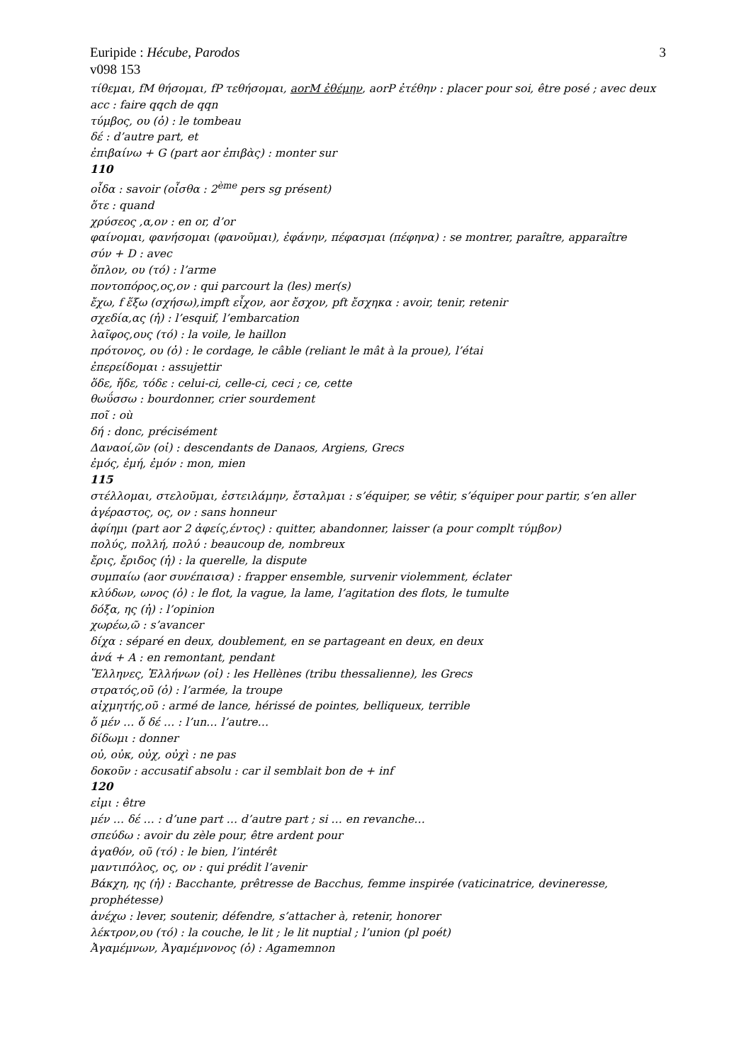Euripide : Hécube, Parodos
v098 153
3
τίθεμαι, fM θήσομαι, fP τεθήσομαι, aorM ἐθέμην, aorP ἐτέθην : placer pour soi, être posé ; avec deux acc : faire qqch de qqn
τύμβος, ου (ὁ) : le tombeau
δέ : d’autre part, et
ἐπιβαίνω + G (part aor ἐπιβὰς) : monter sur
110
οἶδα : savoir (οἶσθα : 2<sup>ème</sup> pers sg présent)
ὅτε : quand
χρύσεος ,α,ον : en or, d’or
φαίνομαι, φανήσομαι (φανοῦμαι), ἐφάνην, πέφασμαι (πέφηνα) : se montrer, paraître, apparaître
σύν + D : avec
ὅπλον, ου (τό) : l’arme
ποντοπόρος,ος,ον : qui parcourt la (les) mer(s)
ἔχω, f ἕξω (σχήσω),impft εἶχον, aor ἔσχον, pft ἔσχηκα : avoir, tenir, retenir
σχεδία,ας (ἡ) : l’esquif, l’embarcation
λαῖφος,ους (τό) : la voile, le haillon
πρότονος, ου (ὁ) : le cordage, le câble (reliant le mât à la proue), l’étai
ἐπερείδομαι : assujettir
ὅδε, ἥδε, τόδε : celui-ci, celle-ci, ceci ; ce, cette
θωΰσσω : bourdonner, crier sourdement
ποῖ : où
δή : donc, précisément
Δαναοί,ῶν (οἱ) : descendants de Danaos, Argiens, Grecs
ἐμός, ἐμή, ἐμόν : mon, mien
115
στέλλομαι, στελοῦμαι, ἐστειλάμην, ἔσταλμαι : s’équiper, se vêtir, s’équiper pour partir, s’en aller
ἀγέραστος, ος, ον : sans honneur
ἀφίημι (part aor 2 ἀφείς,έντος) : quitter, abandonner, laisser (a pour complt τύμβον)
πολύς, πολλή, πολύ : beaucoup de, nombreux
ἔρις, ἔριδος (ἡ) : la querelle, la dispute
συμπαίω (aor συνέπαισα) : frapper ensemble, survenir violemment, éclater
κλύδων, ωνος (ὁ) : le flot, la vague, la lame, l’agitation des flots, le tumulte
δόξα, ης (ἡ) : l’opinion
χωρέω,ῶ : s’avancer
δίχα : séparé en deux, doublement, en se partageant en deux, en deux
ἀνά + A : en remontant, pendant
Ἕλληνες, Ἑλλήνων (οἱ) : les Hellènes (tribu thessalienne), les Grecs
στρατός,οῦ (ὁ) : l’armée, la troupe
αἰχμητής,οῦ : armé de lance, hérissé de pointes, belliqueux, terrible
ὅ μέν … ὅ δέ … : l’un… l’autre…
δίδωμι : donner
οὐ, οὐκ, οὐχ, οὐχὶ : ne pas
δοκοῦν : accusatif absolu : car il semblait bon de + inf
120
εἰμι : être
μέν … δέ … : d’une part … d’autre part ; si … en revanche…
σπεύδω : avoir du zèle pour, être ardent pour
ἀγαθόν, οῦ (τό) : le bien, l’intérêt
μαντιπόλος, ος, ον : qui prédit l’avenir
Βάκχη, ης (ἡ) : Bacchante, prêtresse de Bacchus, femme inspirée (vaticinatrice, devineresse, prophétesse)
ἀνέχω : lever, soutenir, défendre, s’attacher à, retenir, honorer
λέκτρον,ου (τό) : la couche, le lit ; le lit nuptial ; l’union (pl poét)
Ἀγαμέμνων, Ἀγαμέμνονος (ὁ) : Agamemnon